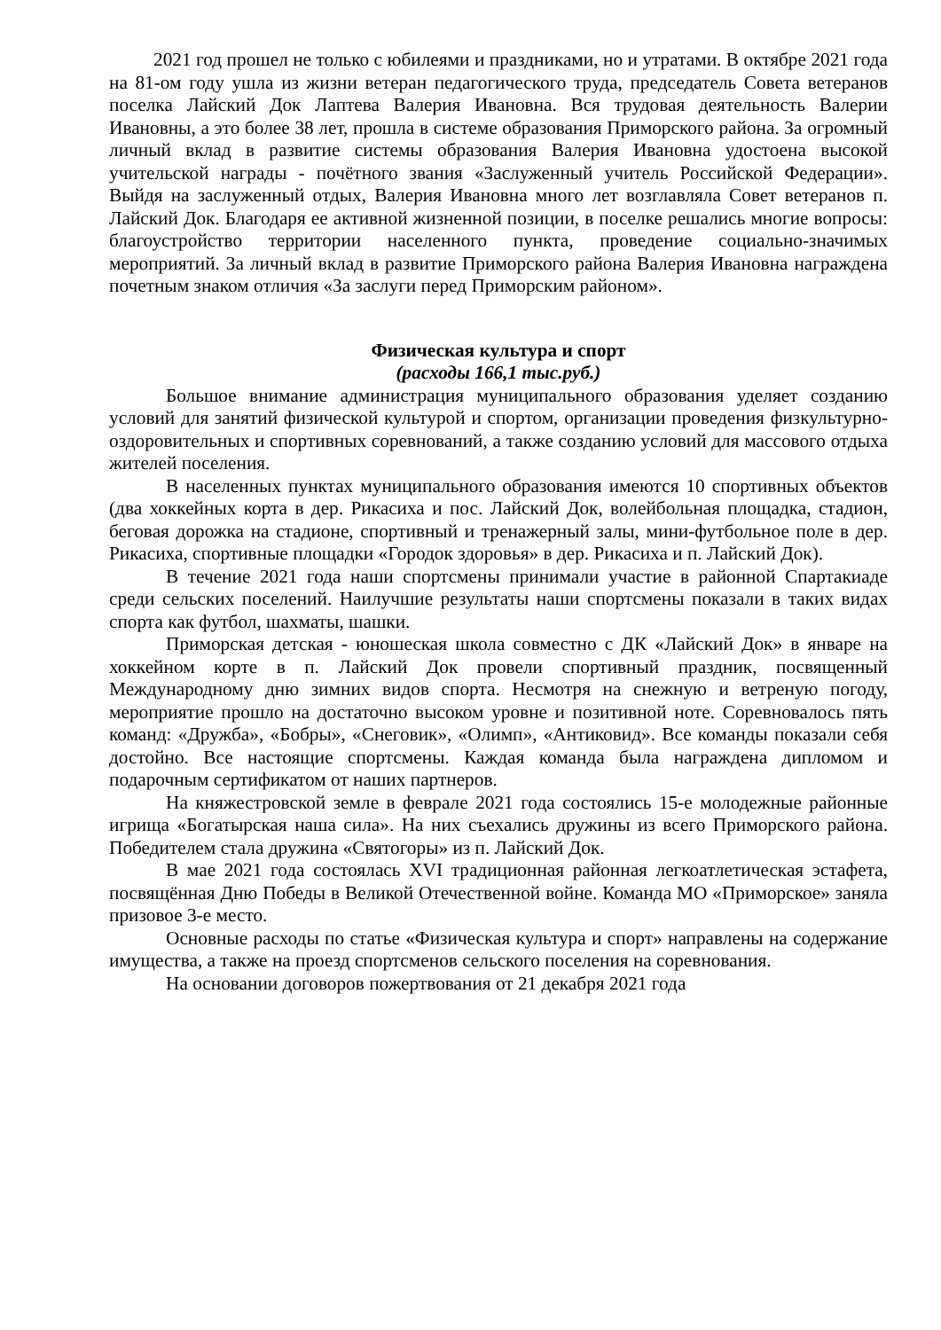2021 год прошел не только с юбилеями и праздниками, но и утратами. В октябре 2021 года на 81-ом году ушла из жизни ветеран педагогического труда, председатель Совета ветеранов поселка Лайский Док Лаптева Валерия Ивановна. Вся трудовая деятельность Валерии Ивановны, а это более 38 лет, прошла в системе образования Приморского района. За огромный личный вклад в развитие системы образования Валерия Ивановна удостоена высокой учительской награды - почётного звания «Заслуженный учитель Российской Федерации». Выйдя на заслуженный отдых, Валерия Ивановна много лет возглавляла Совет ветеранов п. Лайский Док. Благодаря ее активной жизненной позиции, в поселке решались многие вопросы: благоустройство территории населенного пункта, проведение социально-значимых мероприятий. За личный вклад в развитие Приморского района Валерия Ивановна награждена почетным знаком отличия «За заслуги перед Приморским районом».
Физическая культура и спорт
(расходы 166,1 тыс.руб.)
Большое внимание администрация муниципального образования уделяет созданию условий для занятий физической культурой и спортом, организации проведения физкультурно-оздоровительных и спортивных соревнований, а также созданию условий для массового отдыха жителей поселения.
В населенных пунктах муниципального образования имеются 10 спортивных объектов (два хоккейных корта в дер. Рикасиха и пос. Лайский Док, волейбольная площадка, стадион, беговая дорожка на стадионе, спортивный и тренажерный залы, мини-футбольное поле в дер. Рикасиха, спортивные площадки «Городок здоровья» в дер. Рикасиха и п. Лайский Док).
В течение 2021 года наши спортсмены принимали участие в районной Спартакиаде среди сельских поселений. Наилучшие результаты наши спортсмены показали в таких видах спорта как футбол, шахматы, шашки.
Приморская детская - юношеская школа совместно с ДК «Лайский Док» в январе на хоккейном корте в п. Лайский Док провели спортивный праздник, посвященный Международному дню зимних видов спорта. Несмотря на снежную и ветреную погоду, мероприятие прошло на достаточно высоком уровне и позитивной ноте. Соревновалось пять команд: «Дружба», «Бобры», «Снеговик», «Олимп», «Антиковид». Все команды показали себя достойно. Все настоящие спортсмены. Каждая команда была награждена дипломом и подарочным сертификатом от наших партнеров.
На княжестровской земле в феврале 2021 года состоялись 15-е молодежные районные игрища «Богатырская наша сила». На них съехались дружины из всего Приморского района. Победителем стала дружина «Святогоры» из п. Лайский Док.
В мае 2021 года состоялась XVI традиционная районная легкоатлетическая эстафета, посвящённая Дню Победы в Великой Отечественной войне. Команда МО «Приморское» заняла призовое 3-е место.
Основные расходы по статье «Физическая культура и спорт» направлены на содержание имущества, а также на проезд спортсменов сельского поселения на соревнования.
На основании договоров пожертвования от 21 декабря 2021 года